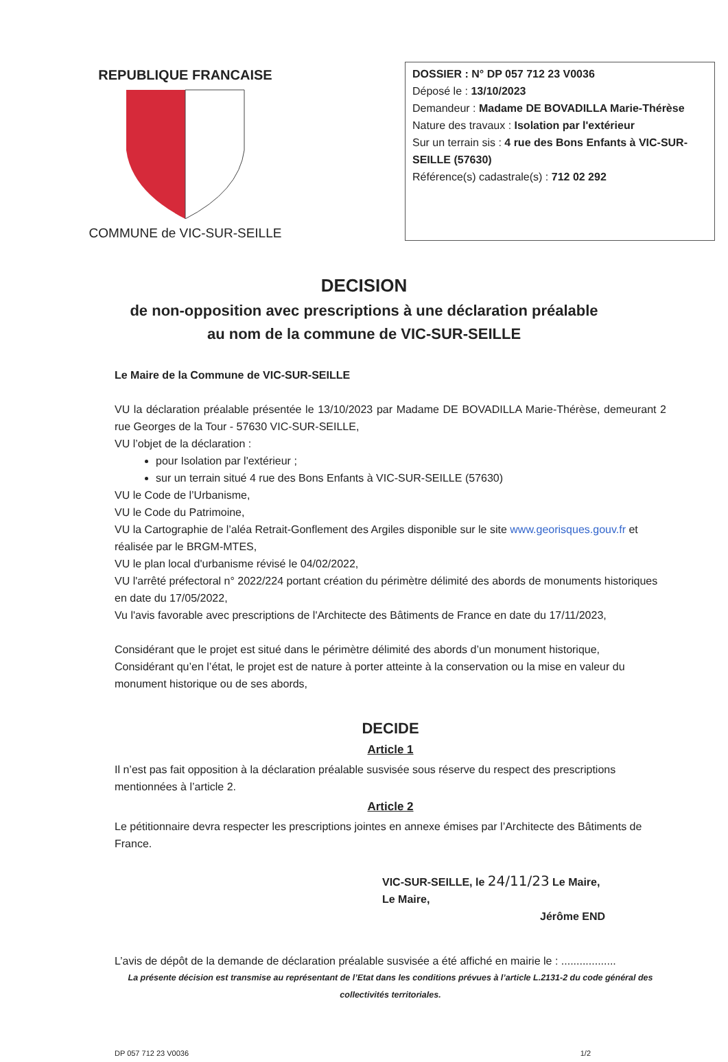REPUBLIQUE FRANCAISE
COMMUNE de VIC-SUR-SEILLE
DOSSIER : N° DP 057 712 23 V0036
Déposé le : 13/10/2023
Demandeur : Madame DE BOVADILLA Marie-Thérèse
Nature des travaux : Isolation par l'extérieur
Sur un terrain sis : 4 rue des Bons Enfants à VIC-SUR-SEILLE (57630)
Référence(s) cadastrale(s) : 712 02 292
DECISION
de non-opposition avec prescriptions à une déclaration préalable
au nom de la commune de VIC-SUR-SEILLE
Le Maire de la Commune de VIC-SUR-SEILLE
VU la déclaration préalable présentée le 13/10/2023 par Madame DE BOVADILLA Marie-Thérèse, demeurant 2 rue Georges de la Tour - 57630 VIC-SUR-SEILLE,
VU l’objet de la déclaration :
pour Isolation par l'extérieur ;
sur un terrain situé 4 rue des Bons Enfants à VIC-SUR-SEILLE (57630)
VU le Code de l’Urbanisme,
VU le Code du Patrimoine,
VU la Cartographie de l’aléa Retrait-Gonflement des Argiles disponible sur le site www.georisques.gouv.fr et réalisée par le BRGM-MTES,
VU le plan local d'urbanisme révisé le 04/02/2022,
VU l'arrêté préfectoral n° 2022/224 portant création du périmètre délimité des abords de monuments historiques en date du 17/05/2022,
Vu l'avis favorable avec prescriptions de l'Architecte des Bâtiments de France en date du 17/11/2023,
Considérant que le projet est situé dans le périmètre délimité des abords d’un monument historique,
Considérant qu’en l’état, le projet est de nature à porter atteinte à la conservation ou la mise en valeur du monument historique ou de ses abords,
DECIDE
Article 1
Il n’est pas fait opposition à la déclaration préalable susvisée sous réserve du respect des prescriptions mentionnées à l’article 2.
Article 2
Le pétitionnaire devra respecter les prescriptions jointes en annexe émises par l’Architecte des Bâtiments de France.
VIC-SUR-SEILLE, le 24/11/23 Le Maire,
Le Maire,
Jérôme END
L’avis de dépôt de la demande de déclaration préalable susvisée a été affiché en mairie le : ..................
La présente décision est transmise au représentant de l’Etat dans les conditions prévues à l’article L.2131-2 du code général des collectivités territoriales.
DP 057 712 23 V0036 1/2